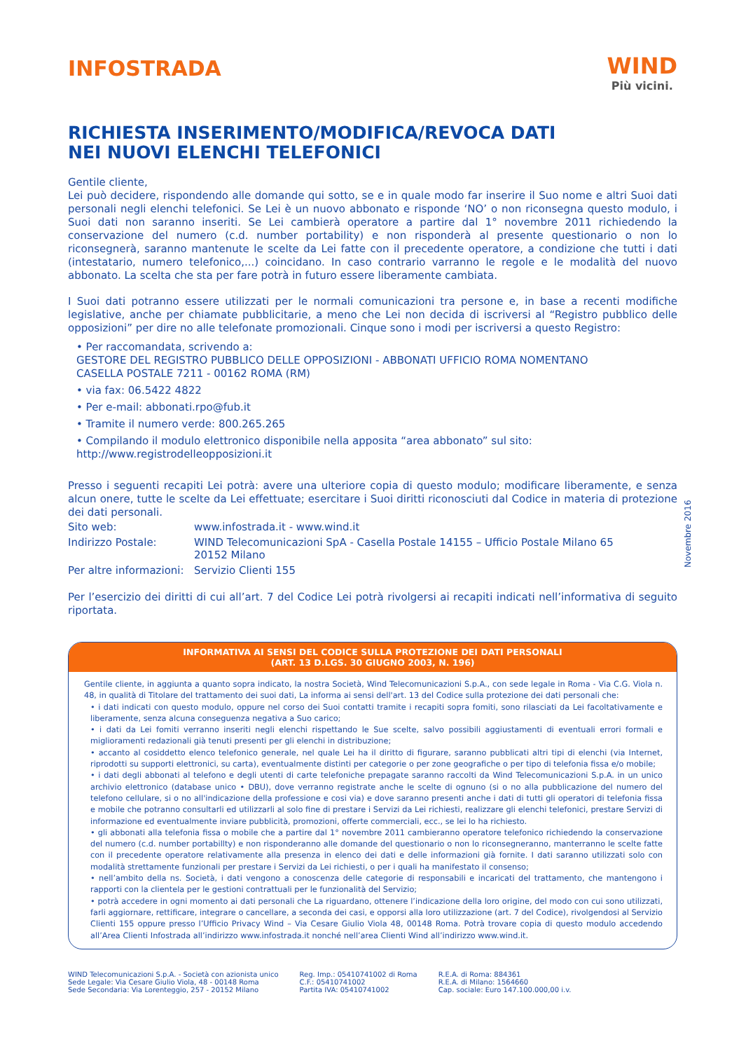INFOSTRADA
WIND
Più vicini.
RICHIESTA INSERIMENTO/MODIFICA/REVOCA DATI
NEI NUOVI ELENCHI TELEFONICI
Gentile cliente,
Lei può decidere, rispondendo alle domande qui sotto, se e in quale modo far inserire il Suo nome e altri Suoi dati personali negli elenchi telefonici. Se Lei è un nuovo abbonato e risponde ‘NO’ o non riconsegna questo modulo, i Suoi dati non saranno inseriti. Se Lei cambierà operatore a partire dal 1° novembre 2011 richiedendo la conservazione del numero (c.d. number portability) e non risponderà al presente questionario o non lo riconsegnerà, saranno mantenute le scelte da Lei fatte con il precedente operatore, a condizione che tutti i dati (intestatario, numero telefonico,...) coincidano. In caso contrario varranno le regole e le modalità del nuovo abbonato. La scelta che sta per fare potrà in futuro essere liberamente cambiata.
I Suoi dati potranno essere utilizzati per le normali comunicazioni tra persone e, in base a recenti modifiche legislative, anche per chiamate pubblicitarie, a meno che Lei non decida di iscriversi al “Registro pubblico delle opposizioni” per dire no alle telefonate promozionali. Cinque sono i modi per iscriversi a questo Registro:
• Per raccomandata, scrivendo a:
GESTORE DEL REGISTRO PUBBLICO DELLE OPPOSIZIONI - ABBONATI UFFICIO ROMA NOMENTANO
CASELLA POSTALE 7211 - 00162 ROMA (RM)
• via fax: 06.5422 4822
• Per e-mail: abbonati.rpo@fub.it
• Tramite il numero verde: 800.265.265
• Compilando il modulo elettronico disponibile nella apposita “area abbonato” sul sito:
http://www.registrodelleopposizioni.it
Presso i seguenti recapiti Lei potrà: avere una ulteriore copia di questo modulo; modificare liberamente, e senza alcun onere, tutte le scelte da Lei effettuate; esercitare i Suoi diritti riconosciuti dal Codice in materia di protezione dei dati personali.
| Sito web: | www.infostrada.it - www.wind.it |
| Indirizzo Postale: | WIND Telecomunicazioni SpA - Casella Postale 14155 – Ufficio Postale Milano 65 20152 Milano |
| Per altre informazioni: | Servizio Clienti 155 |
Per l’esercizio dei diritti di cui all’art. 7 del Codice Lei potrà rivolgersi ai recapiti indicati nell’informativa di seguito riportata.
INFORMATIVA AI SENSI DEL CODICE SULLA PROTEZIONE DEI DATI PERSONALI
(ART. 13 D.LGS. 30 GIUGNO 2003, N. 196)
Gentile cliente, in aggiunta a quanto sopra indicato, la nostra Società, Wind Telecomunicazioni S.p.A., con sede legale in Roma - Via C.G. Viola n. 48, in qualità di Titolare del trattamento dei suoi dati, La informa ai sensi dell'art. 13 del Codice sulla protezione dei dati personali che:
• i dati indicati con questo modulo, oppure nel corso dei Suoi contatti tramite i recapiti sopra fomiti, sono rilasciati da Lei facoltativamente e liberamente, senza alcuna conseguenza negativa a Suo carico;
• i dati da Lei fomiti verranno inseriti negli elenchi rispettando le Sue scelte, salvo possibili aggiustamenti di eventuali errori formali e miglioramenti redazionali già tenuti presenti per gli elenchi in distribuzione;
• accanto al cosiddetto elenco telefonico generale, nel quale Lei ha il diritto di figurare, saranno pubblicati altri tipi di elenchi (via Internet, riprodotti su supporti elettronici, su carta), eventualmente distinti per categorie o per zone geografiche o per tipo di telefonia fissa e/o mobile;
• i dati degli abbonati al telefono e degli utenti di carte telefoniche prepagate saranno raccolti da Wind Telecomunicazioni S.p.A. in un unico archivio elettronico (database unico • DBU), dove verranno registrate anche le scelte di ognuno (si o no alla pubblicazione del numero del telefono cellulare, si o no all'indicazione della professione e cosi via) e dove saranno presenti anche i dati di tutti gli operatori di telefonia fissa e mobile che potranno consultarli ed utilizzarli al solo fine di prestare i Servizi da Lei richiesti, realizzare gli elenchi telefonici, prestare Servizi di informazione ed eventualmente inviare pubblicità, promozioni, offerte commerciali, ecc., se lei lo ha richiesto.
• gli abbonati alla telefonia fissa o mobile che a partire dal 1° novembre 2011 cambieranno operatore telefonico richiedendo la conservazione del numero (c.d. number portabillty) e non risponderanno alle domande del questionario o non lo riconsegneranno, manterranno le scelte fatte con il precedente operatore relativamente alla presenza in elenco dei dati e delle informazioni già fornite. I dati saranno utilizzati solo con modalità strettamente funzionali per prestare i Servizi da Lei richiesti, o per i quali ha manifestato il consenso;
• nell’ambito della ns. Società, i dati vengono a conoscenza delle categorie di responsabili e incaricati del trattamento, che mantengono i rapporti con la clientela per le gestioni contrattuali per le funzionalità del Servizio;
• potrà accedere in ogni momento ai dati personali che La riguardano, ottenere l’indicazione della loro origine, del modo con cui sono utilizzati, farli aggiornare, rettificare, integrare o cancellare, a seconda dei casi, e opporsi alla loro utilizzazione (art. 7 del Codice), rivolgendosi al Servizio Clienti 155 oppure presso l’Ufficio Privacy Wind – Via Cesare Giulio Viola 48, 00148 Roma. Potrà trovare copia di questo modulo accedendo all’Area Clienti Infostrada all’indirizzo www.infostrada.it nonché nell’area Clienti Wind all’indirizzo www.wind.it.
WIND Telecomunicazioni S.p.A. - Società con azionista unico
Sede Legale: Via Cesare Giulio Viola, 48 - 00148 Roma
Sede Secondaria: Via Lorenteggio, 257 - 20152 Milano
Reg. Imp.: 05410741002 di Roma
C.F.: 05410741002
Partita IVA: 05410741002
R.E.A. di Roma: 884361
R.E.A. di Milano: 1564660
Cap. sociale: Euro 147.100.000,00 i.v.
Novembre 2016